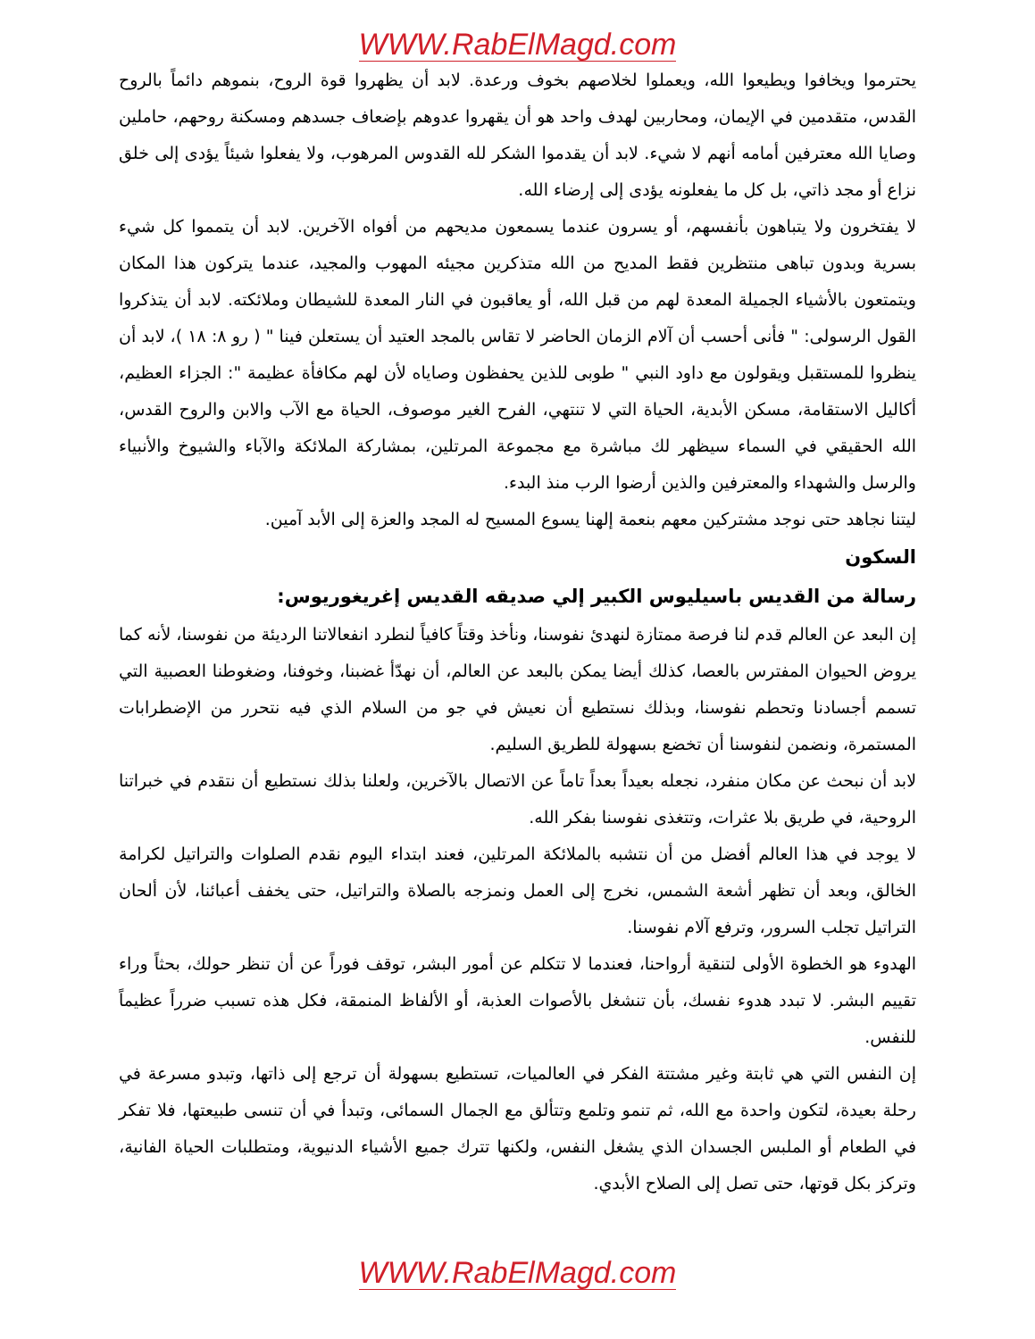WWW.RabElMagd.com
يحترموا ويخافوا ويطيعوا الله، ويعملوا لخلاصهم بخوف ورعدة. لابد أن يظهروا قوة الروح، بنموهم دائماً بالروح القدس، متقدمين في الإيمان، ومحاربين لهدف واحد هو أن يقهروا عدوهم بإضعاف جسدهم ومسكنة روحهم، حاملين وصايا الله معترفين أمامه أنهم لا شيء. لابد أن يقدموا الشكر لله القدوس المرهوب، ولا يفعلوا شيئاً يؤدى إلى خلق نزاع أو مجد ذاتي، بل كل ما يفعلونه يؤدى إلى إرضاء الله.
لا يفتخرون ولا يتباهون بأنفسهم، أو يسرون عندما يسمعون مديحهم من أفواه الآخرين. لابد أن يتمموا كل شيء بسرية وبدون تباهى منتظرين فقط المديح من الله متذكرين مجيئه المهوب والمجيد، عندما يتركون هذا المكان ويتمتعون بالأشياء الجميلة المعدة لهم من قبل الله، أو يعاقبون في النار المعدة للشيطان وملائكته. لابد أن يتذكروا القول الرسولى: " فأنى أحسب أن آلام الزمان الحاضر لا تقاس بالمجد العتيد أن يستعلن فينا " ( رو ٨: ١٨ )، لابد أن ينظروا للمستقبل ويقولون مع داود النبي " طوبى للذين يحفظون وصاياه لأن لهم مكافأة عظيمة ": الجزاء العظيم، أكاليل الاستقامة، مسكن الأبدية، الحياة التي لا تنتهي، الفرح الغير موصوف، الحياة مع الآب والابن والروح القدس، الله الحقيقي في السماء سيظهر لك مباشرة مع مجموعة المرتلين، بمشاركة الملائكة والآباء والشيوخ والأنبياء والرسل والشهداء والمعترفين والذين أرضوا الرب منذ البدء.
ليتنا نجاهد حتى نوجد مشتركين معهم بنعمة إلهنا يسوع المسيح له المجد والعزة إلى الأبد آمين.
السكون
رسالة من القديس باسيليوس الكبير إلي صديقه القديس إغريغوريوس:
إن البعد عن العالم قدم لنا فرصة ممتازة لنهدئ نفوسنا، ونأخذ وقتاً كافياً لنطرد انفعالاتنا الرديئة من نفوسنا، لأنه كما يروض الحيوان المفترس بالعصا، كذلك أيضا يمكن بالبعد عن العالم، أن نهدّأ غضبنا، وخوفنا، وضغوطنا العصبية التي تسمم أجسادنا وتحطم نفوسنا، وبذلك نستطيع أن نعيش في جو من السلام الذي فيه نتحرر من الإضطرابات المستمرة، ونضمن لنفوسنا أن تخضع بسهولة للطريق السليم.
لابد أن نبحث عن مكان منفرد، نجعله بعيداً بعداً تاماً عن الاتصال بالآخرين، ولعلنا بذلك نستطيع أن نتقدم في خبراتنا الروحية، في طريق بلا عثرات، وتتغذى نفوسنا بفكر الله.
لا يوجد في هذا العالم أفضل من أن نتشبه بالملائكة المرتلين، فعند ابتداء اليوم نقدم الصلوات والتراتيل لكرامة الخالق، وبعد أن تظهر أشعة الشمس، نخرج إلى العمل ونمزجه بالصلاة والتراتيل، حتى يخفف أعبائنا، لأن ألحان التراتيل تجلب السرور، وترفع آلام نفوسنا.
الهدوء هو الخطوة الأولى لتنقية أرواحنا، فعندما لا تتكلم عن أمور البشر، توقف فوراً عن أن تنظر حولك، بحثاً وراء تقييم البشر. لا تبدد هدوء نفسك، بأن تنشغل بالأصوات العذبة، أو الألفاظ المنمقة، فكل هذه تسبب ضرراً عظيماً للنفس.
إن النفس التي هي ثابتة وغير مشتتة الفكر في العالميات، تستطيع بسهولة أن ترجع إلى ذاتها، وتبدو مسرعة في رحلة بعيدة، لتكون واحدة مع الله، ثم تنمو وتلمع وتتألق مع الجمال السمائى، وتبدأ في أن تنسى طبيعتها، فلا تفكر في الطعام أو الملبس الجسدان الذي يشغل النفس، ولكنها تترك جميع الأشياء الدنيوية، ومتطلبات الحياة الفانية، وتركز بكل قوتها، حتى تصل إلى الصلاح الأبدي.
WWW.RabElMagd.com